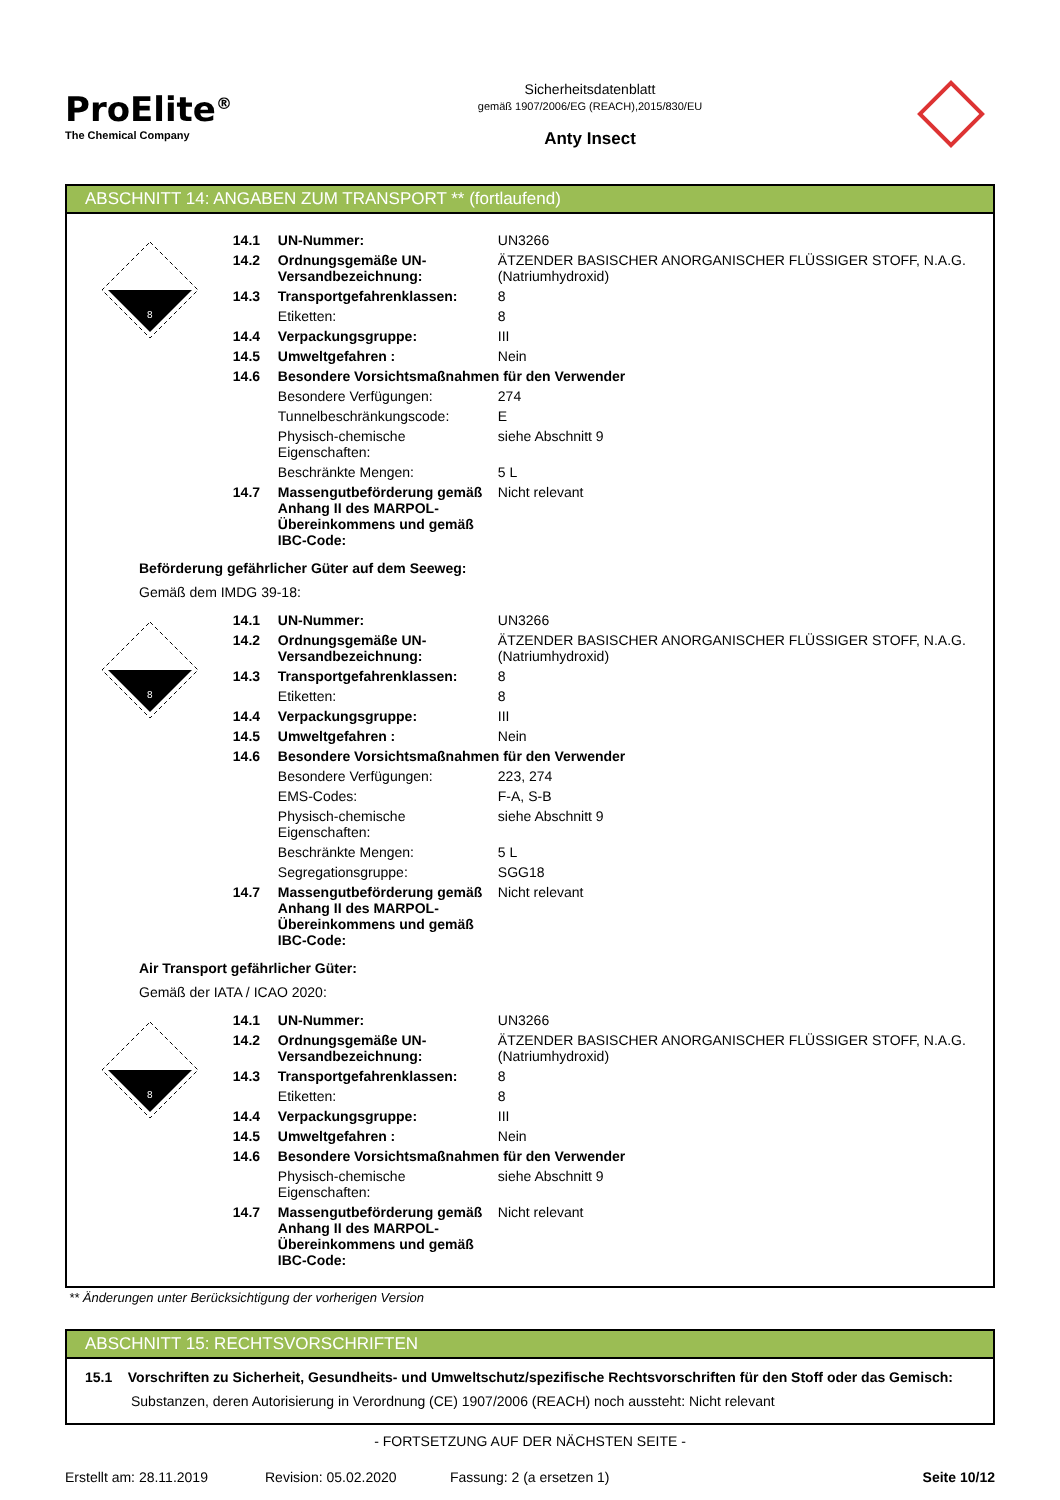ProElite<sup>®</sup>
The Chemical Company
Sicherheitsdatenblatt
gemäß 1907/2006/EG (REACH),2015/830/EU
Anty Insect
ABSCHNITT 14: ANGABEN ZUM TRANSPORT ** (fortlaufend)
8
| 14.1 | UN-Nummer: | UN3266 |
| 14.2 | Ordnungsgemäße UN-Versandbezeichnung: | ÄTZENDER BASISCHER ANORGANISCHER FLÜSSIGER STOFF, N.A.G. (Natriumhydroxid) |
| 14.3 | Transportgefahrenklassen: | 8 |
| | Etiketten: | 8 |
| 14.4 | Verpackungsgruppe: | III |
| 14.5 | Umweltgefahren : | Nein |
| 14.6 | Besondere Vorsichtsmaßnahmen für den Verwender | |
| | Besondere Verfügungen: | 274 |
| | Tunnelbeschränkungscode: | E |
| | Physisch-chemische Eigenschaften: | siehe Abschnitt 9 |
| | Beschränkte Mengen: | 5 L |
| 14.7 | Massengutbeförderung gemäß Anhang II des MARPOL-Übereinkommens und gemäß IBC-Code: | Nicht relevant |
Beförderung gefährlicher Güter auf dem Seeweg:
Gemäß dem IMDG 39-18:
8
| 14.1 | UN-Nummer: | UN3266 |
| 14.2 | Ordnungsgemäße UN-Versandbezeichnung: | ÄTZENDER BASISCHER ANORGANISCHER FLÜSSIGER STOFF, N.A.G. (Natriumhydroxid) |
| 14.3 | Transportgefahrenklassen: | 8 |
| | Etiketten: | 8 |
| 14.4 | Verpackungsgruppe: | III |
| 14.5 | Umweltgefahren : | Nein |
| 14.6 | Besondere Vorsichtsmaßnahmen für den Verwender | |
| | Besondere Verfügungen: | 223, 274 |
| | EMS-Codes: | F-A, S-B |
| | Physisch-chemische Eigenschaften: | siehe Abschnitt 9 |
| | Beschränkte Mengen: | 5 L |
| | Segregationsgruppe: | SGG18 |
| 14.7 | Massengutbeförderung gemäß Anhang II des MARPOL-Übereinkommens und gemäß IBC-Code: | Nicht relevant |
Air Transport gefährlicher Güter:
Gemäß der IATA / ICAO 2020:
8
| 14.1 | UN-Nummer: | UN3266 |
| 14.2 | Ordnungsgemäße UN-Versandbezeichnung: | ÄTZENDER BASISCHER ANORGANISCHER FLÜSSIGER STOFF, N.A.G. (Natriumhydroxid) |
| 14.3 | Transportgefahrenklassen: | 8 |
| | Etiketten: | 8 |
| 14.4 | Verpackungsgruppe: | III |
| 14.5 | Umweltgefahren : | Nein |
| 14.6 | Besondere Vorsichtsmaßnahmen für den Verwender | |
| | Physisch-chemische Eigenschaften: | siehe Abschnitt 9 |
| 14.7 | Massengutbeförderung gemäß Anhang II des MARPOL-Übereinkommens und gemäß IBC-Code: | Nicht relevant |
** Änderungen unter Berücksichtigung der vorherigen Version
ABSCHNITT 15: RECHTSVORSCHRIFTEN
15.1 Vorschriften zu Sicherheit, Gesundheits- und Umweltschutz/spezifische Rechtsvorschriften für den Stoff oder das Gemisch:
Substanzen, deren Autorisierung in Verordnung (CE) 1907/2006 (REACH) noch aussteht: Nicht relevant
- FORTSETZUNG AUF DER NÄCHSTEN SEITE -
Erstellt am: 28.11.2019 Revision: 05.02.2020 Fassung: 2 (a ersetzen 1) Seite 10/12